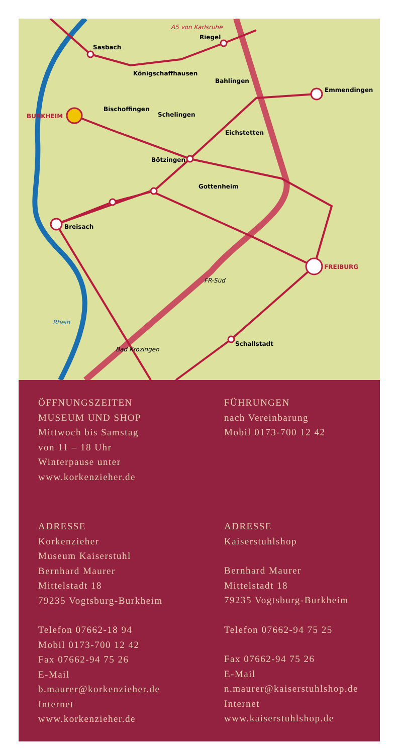Sasbach
Riegel
Emmendingen
Königschaffhausen
Bahlingen
BURKHEIM
Bischoffingen
Schelingen
Eichstetten
Bötzingen
Gottenheim
Breisach
FREIBURG
Schallstadt
Rhein
Bad Krozingen
FR-Süd
A5 von Karlsruhe
ÖFFNUNGSZEITEN
MUSEUM UND SHOP
Mittwoch bis Samstag
von 11 – 18 Uhr
Winterpause unter
www.korkenzieher.de
FÜHRUNGEN
nach Vereinbarung
Mobil 0173-700 12 42
ADRESSE
Korkenzieher
Museum Kaiserstuhl
Bernhard Maurer
Mittelstadt 18
79235 Vogtsburg-Burkheim
Telefon 07662-18 94
Mobil 0173-700 12 42
Fax 07662-94 75 26
E-Mail
b.maurer@korkenzieher.de
Internet
www.korkenzieher.de
ADRESSE
Kaiserstuhlshop
Bernhard Maurer
Mittelstadt 18
79235 Vogtsburg-Burkheim
Telefon 07662-94 75 25
Fax 07662-94 75 26
E-Mail
n.maurer@kaiserstuhlshop.de
Internet
www.kaiserstuhlshop.de